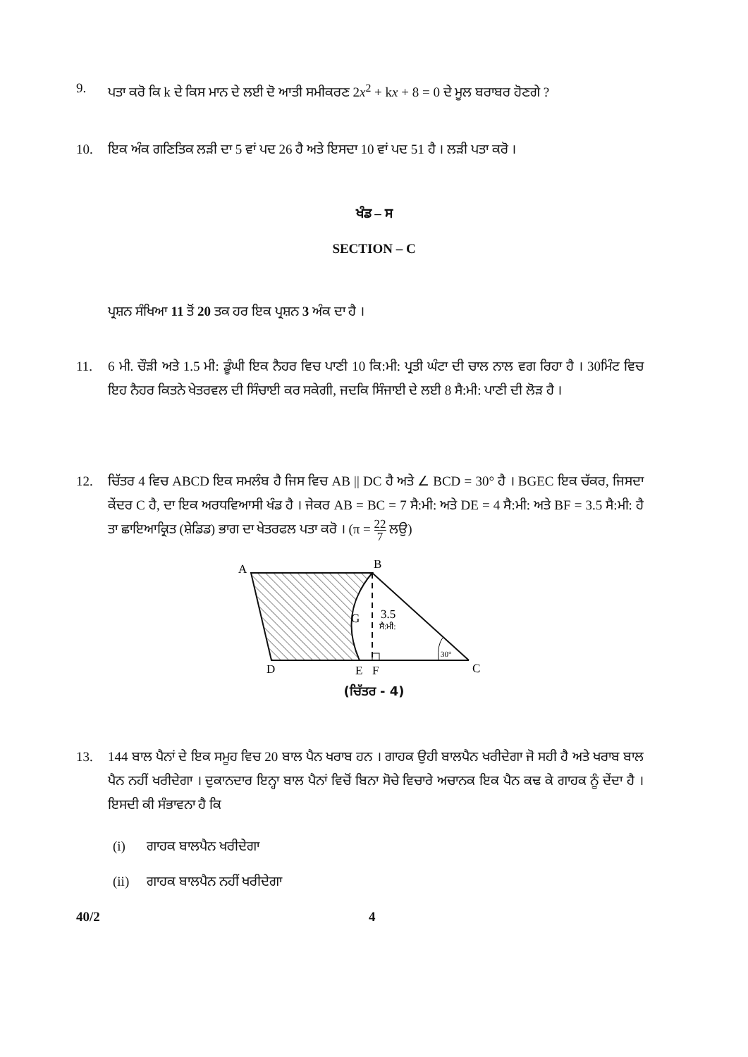9. ਪਤਾ ਕਰੋ ਕਿ k ਦੇ ਕਿਸ ਮਾਨ ਦੇ ਲਈ ਦੋ ਆਤੀ ਸਮੀਕਰਣ 2x<sup>2</sup> + kx + 8 = 0 ਦੇ ਮੂਲ ਬਰਾਬਰ ਹੋਣਗੇ ?
10. ਇਕ ਅੰਕ ਗਣਿਤਿਕ ਲੜੀ ਦਾ 5 ਵਾਂ ਪਦ 26 ਹੈ ਅਤੇ ਇਸਦਾ 10 ਵਾਂ ਪਦ 51 ਹੈ । ਲੜੀ ਪਤਾ ਕਰੋ ।
ਖੰਡ – ਸ
SECTION – C
ਪ੍ਰਸ਼ਨ ਸੰਖਿਆ 11 ਤੋਂ 20 ਤਕ ਹਰ ਇਕ ਪ੍ਰਸ਼ਨ 3 ਅੰਕ ਦਾ ਹੈ ।
11. 6 ਮੀ. ਚੌੜੀ ਅਤੇ 1.5 ਮੀ: ਡੂੰਘੀ ਇਕ ਨੈਹਰ ਵਿਚ ਪਾਣੀ 10 ਕਿ:ਮੀ: ਪ੍ਰਤੀ ਘੰਟਾ ਦੀ ਚਾਲ ਨਾਲ ਵਗ ਰਿਹਾ ਹੈ । 30ਮਿੰਟ ਵਿਚ ਇਹ ਨੈਹਰ ਕਿਤਨੇ ਖੇਤਰਵਲ ਦੀ ਸਿੰਚਾਈ ਕਰ ਸਕੇਗੀ, ਜਦਕਿ ਸਿੰਜਾਈ ਦੇ ਲਈ 8 ਸੈ:ਮੀ: ਪਾਣੀ ਦੀ ਲੋੜ ਹੈ ।
12. ਚਿੱਤਰ 4 ਵਿਚ ABCD ਇਕ ਸਮਲੰਬ ਹੈ ਜਿਸ ਵਿਚ AB || DC ਹੈ ਅਤੇ ∠ BCD = 30° ਹੈ । BGEC ਇਕ ਚੱਕਰ, ਜਿਸਦਾ ਕੇਂਦਰ C ਹੈ, ਦਾ ਇਕ ਅਰਧਵਿਆਸੀ ਖੰਡ ਹੈ । ਜੇਕਰ AB = BC = 7 ਸੈ:ਮੀ: ਅਤੇ DE = 4 ਸੈ:ਮੀ: ਅਤੇ BF = 3.5 ਸੈ:ਮੀ: ਹੈ ਤਾ ਛਾਇਆਕ੍ਰਿਤ (ਸ਼ੇਡਿਡ) ਭਾਗ ਦਾ ਖੇਤਰਫਲ ਪਤਾ ਕਰੋ । (π = 22 7 ਲਉ)
A
B
G
3.5
ਸੈ:ਮੀ:
30°
D
E
F
C
(ਚਿੱਤਰ - 4)
13. 144 ਬਾਲ ਪੈਨਾਂ ਦੇ ਇਕ ਸਮੂਹ ਵਿਚ 20 ਬਾਲ ਪੈਨ ਖਰਾਬ ਹਨ । ਗਾਹਕ ਉਹੀ ਬਾਲਪੈਨ ਖਰੀਦੇਗਾ ਜੋ ਸਹੀ ਹੈ ਅਤੇ ਖਰਾਬ ਬਾਲ ਪੈਨ ਨਹੀਂ ਖਰੀਦੇਗਾ । ਦੁਕਾਨਦਾਰ ਇਨ੍ਹਾ ਬਾਲ ਪੈਨਾਂ ਵਿਚੋਂ ਬਿਨਾ ਸੋਚੇ ਵਿਚਾਰੇ ਅਚਾਨਕ ਇਕ ਪੈਨ ਕਢ ਕੇ ਗਾਹਕ ਨੂੰ ਦੇਂਦਾ ਹੈ । ਇਸਦੀ ਕੀ ਸੰਭਾਵਨਾ ਹੈ ਕਿ
(i) ਗਾਹਕ ਬਾਲਪੈਨ ਖਰੀਦੇਗਾ
(ii) ਗਾਹਕ ਬਾਲਪੈਨ ਨਹੀਂ ਖਰੀਦੇਗਾ
40/2 4